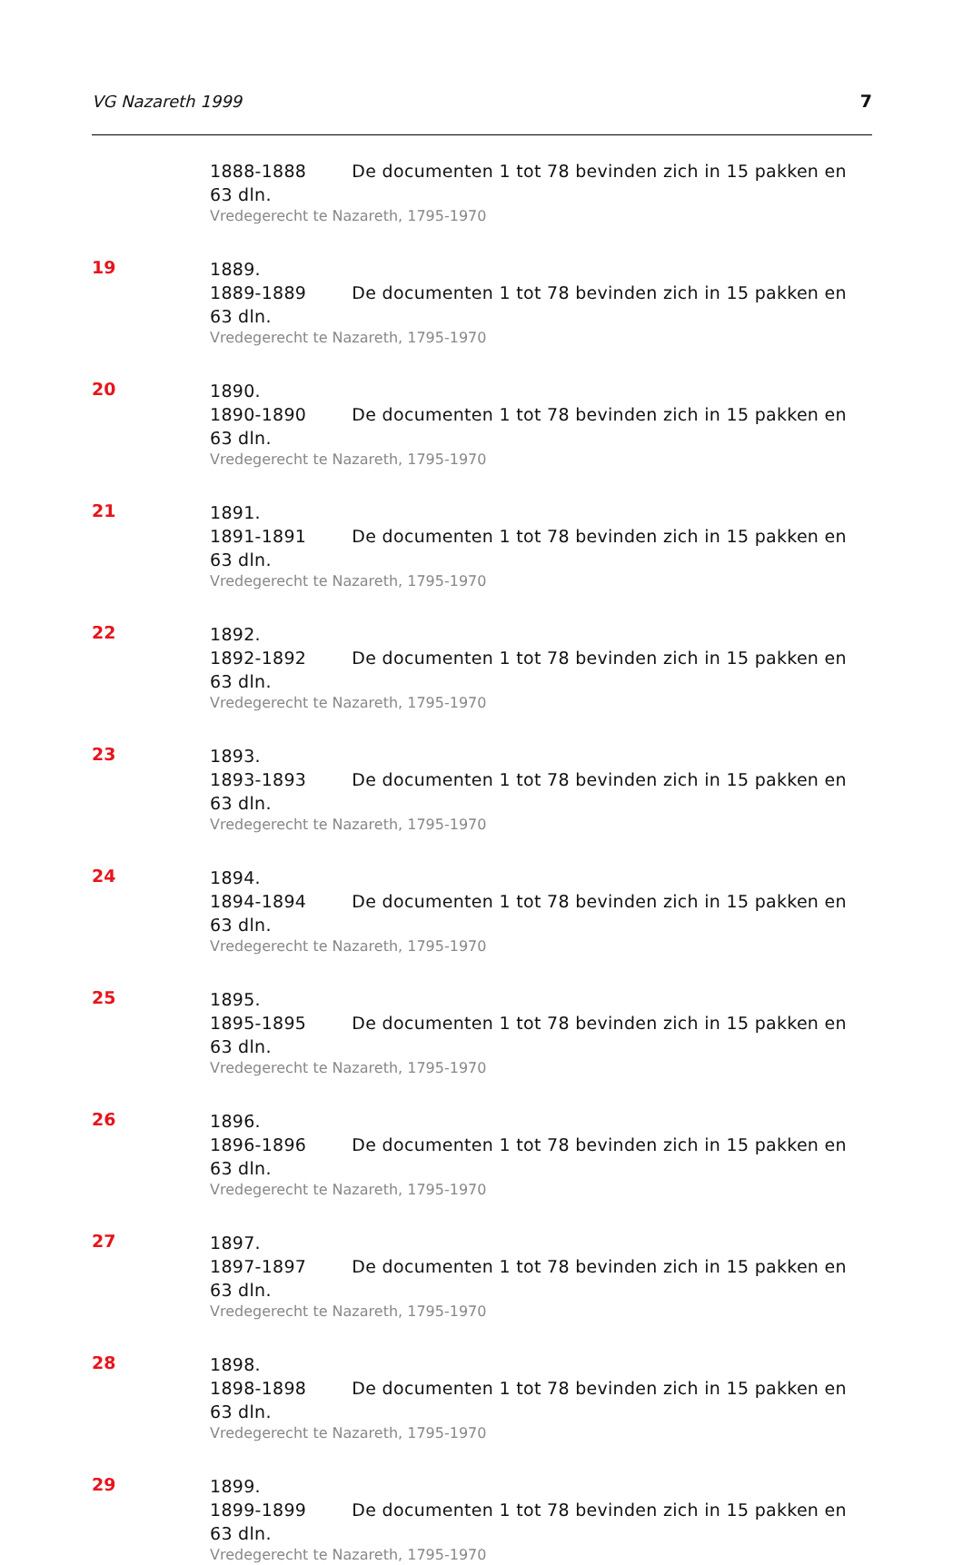VG Nazareth 1999 7
1888-1888 De documenten 1 tot 78 bevinden zich in 15 pakken en 63 dln.
Vredegerecht te Nazareth, 1795-1970
19
1889.
1889-1889 De documenten 1 tot 78 bevinden zich in 15 pakken en 63 dln.
Vredegerecht te Nazareth, 1795-1970
20
1890.
1890-1890 De documenten 1 tot 78 bevinden zich in 15 pakken en 63 dln.
Vredegerecht te Nazareth, 1795-1970
21
1891.
1891-1891 De documenten 1 tot 78 bevinden zich in 15 pakken en 63 dln.
Vredegerecht te Nazareth, 1795-1970
22
1892.
1892-1892 De documenten 1 tot 78 bevinden zich in 15 pakken en 63 dln.
Vredegerecht te Nazareth, 1795-1970
23
1893.
1893-1893 De documenten 1 tot 78 bevinden zich in 15 pakken en 63 dln.
Vredegerecht te Nazareth, 1795-1970
24
1894.
1894-1894 De documenten 1 tot 78 bevinden zich in 15 pakken en 63 dln.
Vredegerecht te Nazareth, 1795-1970
25
1895.
1895-1895 De documenten 1 tot 78 bevinden zich in 15 pakken en 63 dln.
Vredegerecht te Nazareth, 1795-1970
26
1896.
1896-1896 De documenten 1 tot 78 bevinden zich in 15 pakken en 63 dln.
Vredegerecht te Nazareth, 1795-1970
27
1897.
1897-1897 De documenten 1 tot 78 bevinden zich in 15 pakken en 63 dln.
Vredegerecht te Nazareth, 1795-1970
28
1898.
1898-1898 De documenten 1 tot 78 bevinden zich in 15 pakken en 63 dln.
Vredegerecht te Nazareth, 1795-1970
29
1899.
1899-1899 De documenten 1 tot 78 bevinden zich in 15 pakken en 63 dln.
Vredegerecht te Nazareth, 1795-1970